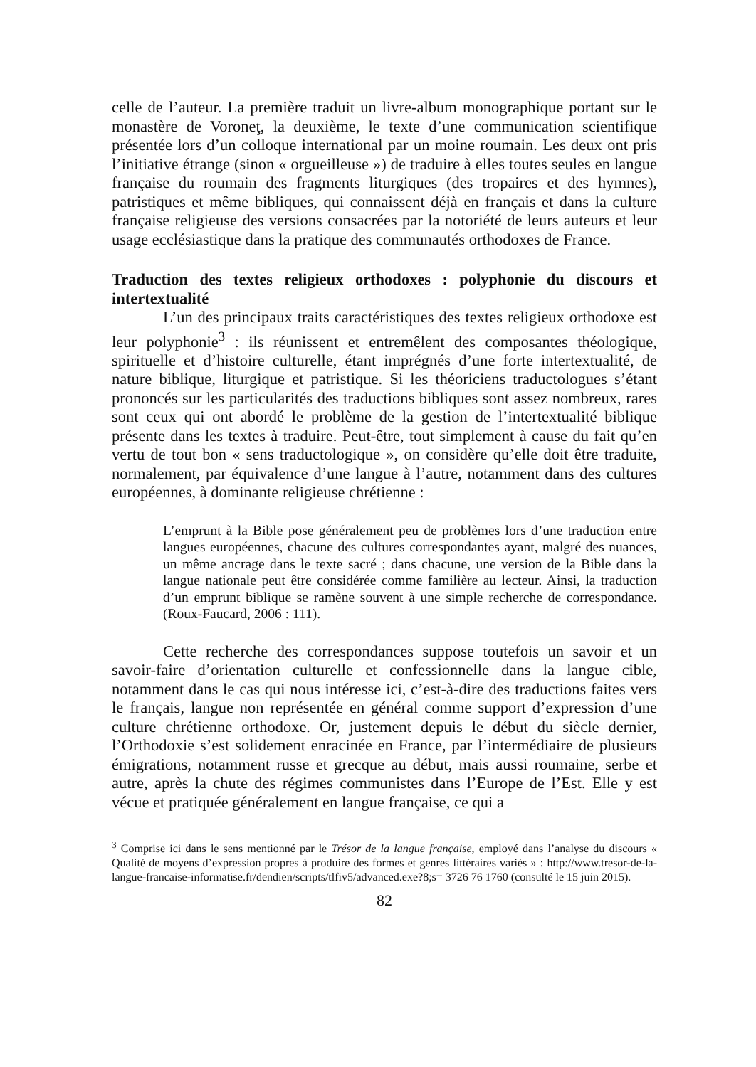celle de l’auteur. La première traduit un livre-album monographique portant sur le monastère de Voroneţ, la deuxième, le texte d’une communication scientifique présentée lors d’un colloque international par un moine roumain. Les deux ont pris l’initiative étrange (sinon « orgueilleuse ») de traduire à elles toutes seules en langue française du roumain des fragments liturgiques (des tropaires et des hymnes), patristiques et même bibliques, qui connaissent déjà en français et dans la culture française religieuse des versions consacrées par la notoriété de leurs auteurs et leur usage ecclésiastique dans la pratique des communautés orthodoxes de France.
Traduction des textes religieux orthodoxes : polyphonie du discours et intertextualité
L’un des principaux traits caractéristiques des textes religieux orthodoxe est leur polyphonie<sup>3</sup> : ils réunissent et entremêlent des composantes théologique, spirituelle et d’histoire culturelle, étant imprégnés d’une forte intertextualité, de nature biblique, liturgique et patristique. Si les théoriciens traductologues s’étant prononcés sur les particularités des traductions bibliques sont assez nombreux, rares sont ceux qui ont abordé le problème de la gestion de l’intertextualité biblique présente dans les textes à traduire. Peut-être, tout simplement à cause du fait qu’en vertu de tout bon « sens traductologique », on considère qu’elle doit être traduite, normalement, par équivalence d’une langue à l’autre, notamment dans des cultures européennes, à dominante religieuse chrétienne :
L’emprunt à la Bible pose généralement peu de problèmes lors d’une traduction entre langues européennes, chacune des cultures correspondantes ayant, malgré des nuances, un même ancrage dans le texte sacré ; dans chacune, une version de la Bible dans la langue nationale peut être considérée comme familière au lecteur. Ainsi, la traduction d’un emprunt biblique se ramène souvent à une simple recherche de correspondance. (Roux-Faucard, 2006 : 111).
Cette recherche des correspondances suppose toutefois un savoir et un savoir-faire d’orientation culturelle et confessionnelle dans la langue cible, notamment dans le cas qui nous intéresse ici, c’est-à-dire des traductions faites vers le français, langue non représentée en général comme support d’expression d’une culture chrétienne orthodoxe. Or, justement depuis le début du siècle dernier, l’Orthodoxie s’est solidement enracinée en France, par l’intermédiaire de plusieurs émigrations, notamment russe et grecque au début, mais aussi roumaine, serbe et autre, après la chute des régimes communistes dans l’Europe de l’Est. Elle y est vécue et pratiquée généralement en langue française, ce qui a
<sup>3</sup> Comprise ici dans le sens mentionné par le Trésor de la langue française, employé dans l’analyse du discours « Qualité de moyens d’expression propres à produire des formes et genres littéraires variés » : http://www.tresor-de-la-langue-francaise-informatise.fr/dendien/scripts/tlfiv5/advanced.exe?8;s= 3726 76 1760 (consulté le 15 juin 2015).
82